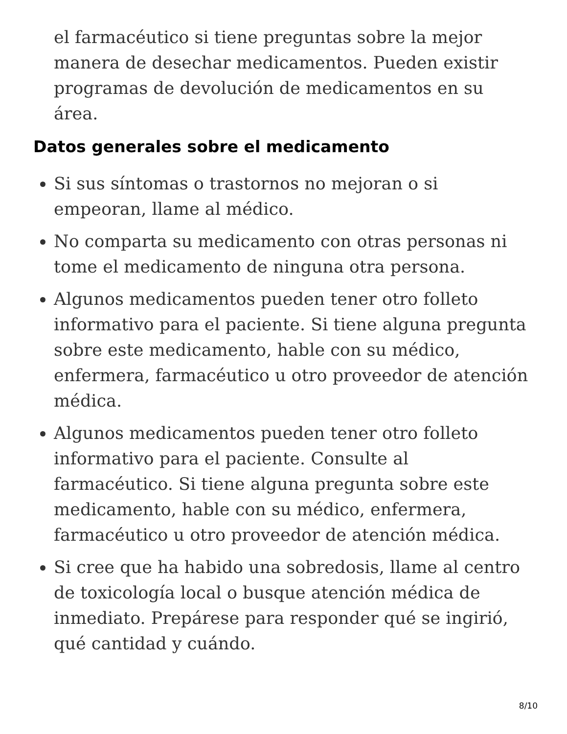el farmacéutico si tiene preguntas sobre la mejor manera de desechar medicamentos. Pueden existir programas de devolución de medicamentos en su área.
Datos generales sobre el medicamento
Si sus síntomas o trastornos no mejoran o si empeoran, llame al médico.
No comparta su medicamento con otras personas ni tome el medicamento de ninguna otra persona.
Algunos medicamentos pueden tener otro folleto informativo para el paciente. Si tiene alguna pregunta sobre este medicamento, hable con su médico, enfermera, farmacéutico u otro proveedor de atención médica.
Algunos medicamentos pueden tener otro folleto informativo para el paciente. Consulte al farmacéutico. Si tiene alguna pregunta sobre este medicamento, hable con su médico, enfermera, farmacéutico u otro proveedor de atención médica.
Si cree que ha habido una sobredosis, llame al centro de toxicología local o busque atención médica de inmediato. Prepárese para responder qué se ingirió, qué cantidad y cuándo.
8/10